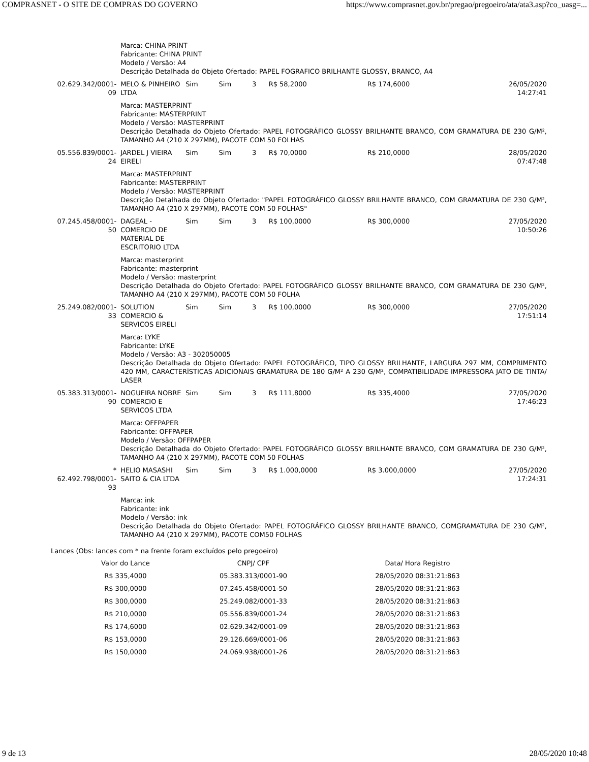COMPRASNET - O SITE DE COMPRAS DO GOVERNO https://www.comprasnet.gov.br/pregao/pregoeiro/ata/ata3.asp?co_uasg=...
| | Marca: CHINA PRINT Fabricante: CHINA PRINT Modelo / Versão: A4 Descrição Detalhada do Objeto Ofertado: PAPEL FOGRAFICO BRILHANTE GLOSSY, BRANCO, A4 | | | | | | |
| 02.629.342/0001-09 | MELO & PINHEIRO LTDA | Sim | Sim | 3 | R$ 58,2000 | R$ 174,6000 | 26/05/2020 14:27:41 |
| | Marca: MASTERPRINT Fabricante: MASTERPRINT Modelo / Versão: MASTERPRINT Descrição Detalhada do Objeto Ofertado: PAPEL FOTOGRÁFICO GLOSSY BRILHANTE BRANCO, COM GRAMATURA DE 230 G/M², TAMANHO A4 (210 X 297MM), PACOTE COM 50 FOLHAS | | | | | | |
| 05.556.839/0001-24 | JARDEL J VIEIRA EIRELI | Sim | Sim | 3 | R$ 70,0000 | R$ 210,0000 | 28/05/2020 07:47:48 |
| | Marca: MASTERPRINT Fabricante: MASTERPRINT Modelo / Versão: MASTERPRINT Descrição Detalhada do Objeto Ofertado: "PAPEL FOTOGRÁFICO GLOSSY BRILHANTE BRANCO, COM GRAMATURA DE 230 G/M², TAMANHO A4 (210 X 297MM), PACOTE COM 50 FOLHAS" | | | | | | |
| 07.245.458/0001-50 | DAGEAL - COMERCIO DE MATERIAL DE ESCRITORIO LTDA | Sim | Sim | 3 | R$ 100,0000 | R$ 300,0000 | 27/05/2020 10:50:26 |
| | Marca: masterprint Fabricante: masterprint Modelo / Versão: masterprint Descrição Detalhada do Objeto Ofertado: PAPEL FOTOGRÁFICO GLOSSY BRILHANTE BRANCO, COM GRAMATURA DE 230 G/M², TAMANHO A4 (210 X 297MM), PACOTE COM 50 FOLHA | | | | | | |
| 25.249.082/0001-33 | SOLUTION COMERCIO & SERVICOS EIRELI | Sim | Sim | 3 | R$ 100,0000 | R$ 300,0000 | 27/05/2020 17:51:14 |
| | Marca: LYKE Fabricante: LYKE Modelo / Versão: A3 - 302050005 Descrição Detalhada do Objeto Ofertado: PAPEL FOTOGRÁFICO, TIPO GLOSSY BRILHANTE, LARGURA 297 MM, COMPRIMENTO 420 MM, CARACTERÍSTICAS ADICIONAIS GRAMATURA DE 180 G/M² A 230 G/M², COMPATIBILIDADE IMPRESSORA JATO DE TINTA/ LASER | | | | | | |
| 05.383.313/0001-90 | NOGUEIRA NOBRE COMERCIO E SERVICOS LTDA | Sim | Sim | 3 | R$ 111,8000 | R$ 335,4000 | 27/05/2020 17:46:23 |
| | Marca: OFFPAPER Fabricante: OFFPAPER Modelo / Versão: OFFPAPER Descrição Detalhada do Objeto Ofertado: PAPEL FOTOGRÁFICO GLOSSY BRILHANTE BRANCO, COM GRAMATURA DE 230 G/M², TAMANHO A4 (210 X 297MM), PACOTE COM 50 FOLHAS | | | | | | |
| * 62.492.798/0001-93 | HELIO MASASHI SAITO & CIA LTDA | Sim | Sim | 3 | R$ 1.000,0000 | R$ 3.000,0000 | 27/05/2020 17:24:31 |
| | Marca: ink Fabricante: ink Modelo / Versão: ink Descrição Detalhada do Objeto Ofertado: PAPEL FOTOGRÁFICO GLOSSY BRILHANTE BRANCO, COMGRAMATURA DE 230 G/M², TAMANHO A4 (210 X 297MM), PACOTE COM50 FOLHAS | | | | | | |
Lances (Obs: lances com * na frente foram excluídos pelo pregoeiro)
| Valor do Lance | CNPJ/ CPF | Data/ Hora Registro |
| --- | --- | --- |
| R$ 335,4000 | 05.383.313/0001-90 | 28/05/2020 08:31:21:863 |
| R$ 300,0000 | 07.245.458/0001-50 | 28/05/2020 08:31:21:863 |
| R$ 300,0000 | 25.249.082/0001-33 | 28/05/2020 08:31:21:863 |
| R$ 210,0000 | 05.556.839/0001-24 | 28/05/2020 08:31:21:863 |
| R$ 174,6000 | 02.629.342/0001-09 | 28/05/2020 08:31:21:863 |
| R$ 153,0000 | 29.126.669/0001-06 | 28/05/2020 08:31:21:863 |
| R$ 150,0000 | 24.069.938/0001-26 | 28/05/2020 08:31:21:863 |
9 de 13 28/05/2020 10:48